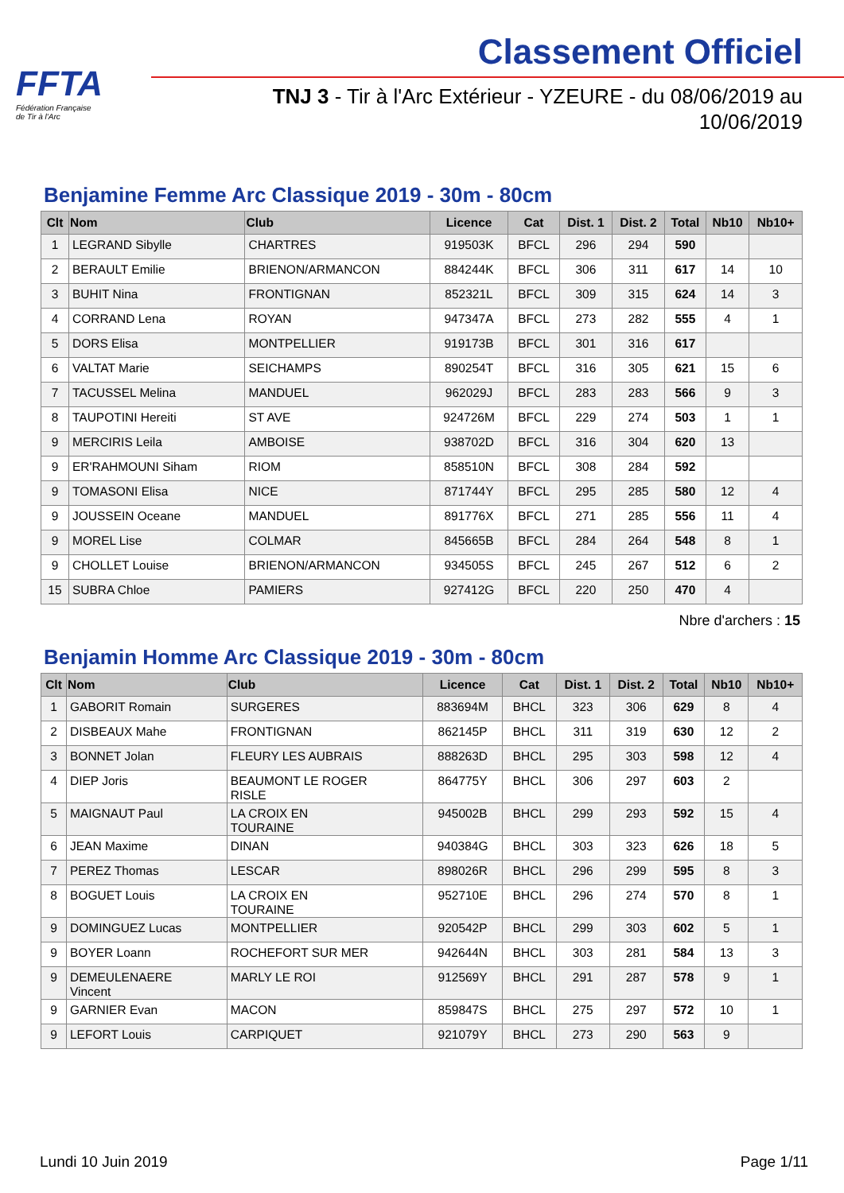FFTA
Fédération Française
de Tir à l'Arc
Classement Officiel
TNJ 3 - Tir à l'Arc Extérieur - YZEURE - du 08/06/2019 au 10/06/2019
Benjamine Femme Arc Classique 2019 - 30m - 80cm
| Clt | Nom | Club | Licence | Cat | Dist. 1 | Dist. 2 | Total | Nb10 | Nb10+ |
| --- | --- | --- | --- | --- | --- | --- | --- | --- | --- |
| 1 | LEGRAND Sibylle | CHARTRES | 919503K | BFCL | 296 | 294 | 590 | | |
| 2 | BERAULT Emilie | BRIENON/ARMANCON | 884244K | BFCL | 306 | 311 | 617 | 14 | 10 |
| 3 | BUHIT Nina | FRONTIGNAN | 852321L | BFCL | 309 | 315 | 624 | 14 | 3 |
| 4 | CORRAND Lena | ROYAN | 947347A | BFCL | 273 | 282 | 555 | 4 | 1 |
| 5 | DORS Elisa | MONTPELLIER | 919173B | BFCL | 301 | 316 | 617 | | |
| 6 | VALTAT Marie | SEICHAMPS | 890254T | BFCL | 316 | 305 | 621 | 15 | 6 |
| 7 | TACUSSEL Melina | MANDUEL | 962029J | BFCL | 283 | 283 | 566 | 9 | 3 |
| 8 | TAUPOTINI Hereiti | ST AVE | 924726M | BFCL | 229 | 274 | 503 | 1 | 1 |
| 9 | MERCIRIS Leila | AMBOISE | 938702D | BFCL | 316 | 304 | 620 | 13 | |
| 9 | ER'RAHMOUNI Siham | RIOM | 858510N | BFCL | 308 | 284 | 592 | | |
| 9 | TOMASONI Elisa | NICE | 871744Y | BFCL | 295 | 285 | 580 | 12 | 4 |
| 9 | JOUSSEIN Oceane | MANDUEL | 891776X | BFCL | 271 | 285 | 556 | 11 | 4 |
| 9 | MOREL Lise | COLMAR | 845665B | BFCL | 284 | 264 | 548 | 8 | 1 |
| 9 | CHOLLET Louise | BRIENON/ARMANCON | 934505S | BFCL | 245 | 267 | 512 | 6 | 2 |
| 15 | SUBRA Chloe | PAMIERS | 927412G | BFCL | 220 | 250 | 470 | 4 | |
Nbre d'archers : 15
Benjamin Homme Arc Classique 2019 - 30m - 80cm
| Clt | Nom | Club | Licence | Cat | Dist. 1 | Dist. 2 | Total | Nb10 | Nb10+ |
| --- | --- | --- | --- | --- | --- | --- | --- | --- | --- |
| 1 | GABORIT Romain | SURGERES | 883694M | BHCL | 323 | 306 | 629 | 8 | 4 |
| 2 | DISBEAUX Mahe | FRONTIGNAN | 862145P | BHCL | 311 | 319 | 630 | 12 | 2 |
| 3 | BONNET Jolan | FLEURY LES AUBRAIS | 888263D | BHCL | 295 | 303 | 598 | 12 | 4 |
| 4 | DIEP Joris | BEAUMONT LE ROGER RISLE | 864775Y | BHCL | 306 | 297 | 603 | 2 | |
| 5 | MAIGNAUT Paul | LA CROIX EN TOURAINE | 945002B | BHCL | 299 | 293 | 592 | 15 | 4 |
| 6 | JEAN Maxime | DINAN | 940384G | BHCL | 303 | 323 | 626 | 18 | 5 |
| 7 | PEREZ Thomas | LESCAR | 898026R | BHCL | 296 | 299 | 595 | 8 | 3 |
| 8 | BOGUET Louis | LA CROIX EN TOURAINE | 952710E | BHCL | 296 | 274 | 570 | 8 | 1 |
| 9 | DOMINGUEZ Lucas | MONTPELLIER | 920542P | BHCL | 299 | 303 | 602 | 5 | 1 |
| 9 | BOYER Loann | ROCHEFORT SUR MER | 942644N | BHCL | 303 | 281 | 584 | 13 | 3 |
| 9 | DEMEULENAERE Vincent | MARLY LE ROI | 912569Y | BHCL | 291 | 287 | 578 | 9 | 1 |
| 9 | GARNIER Evan | MACON | 859847S | BHCL | 275 | 297 | 572 | 10 | 1 |
| 9 | LEFORT Louis | CARPIQUET | 921079Y | BHCL | 273 | 290 | 563 | 9 | |
Lundi 10 Juin 2019 Page 1/11